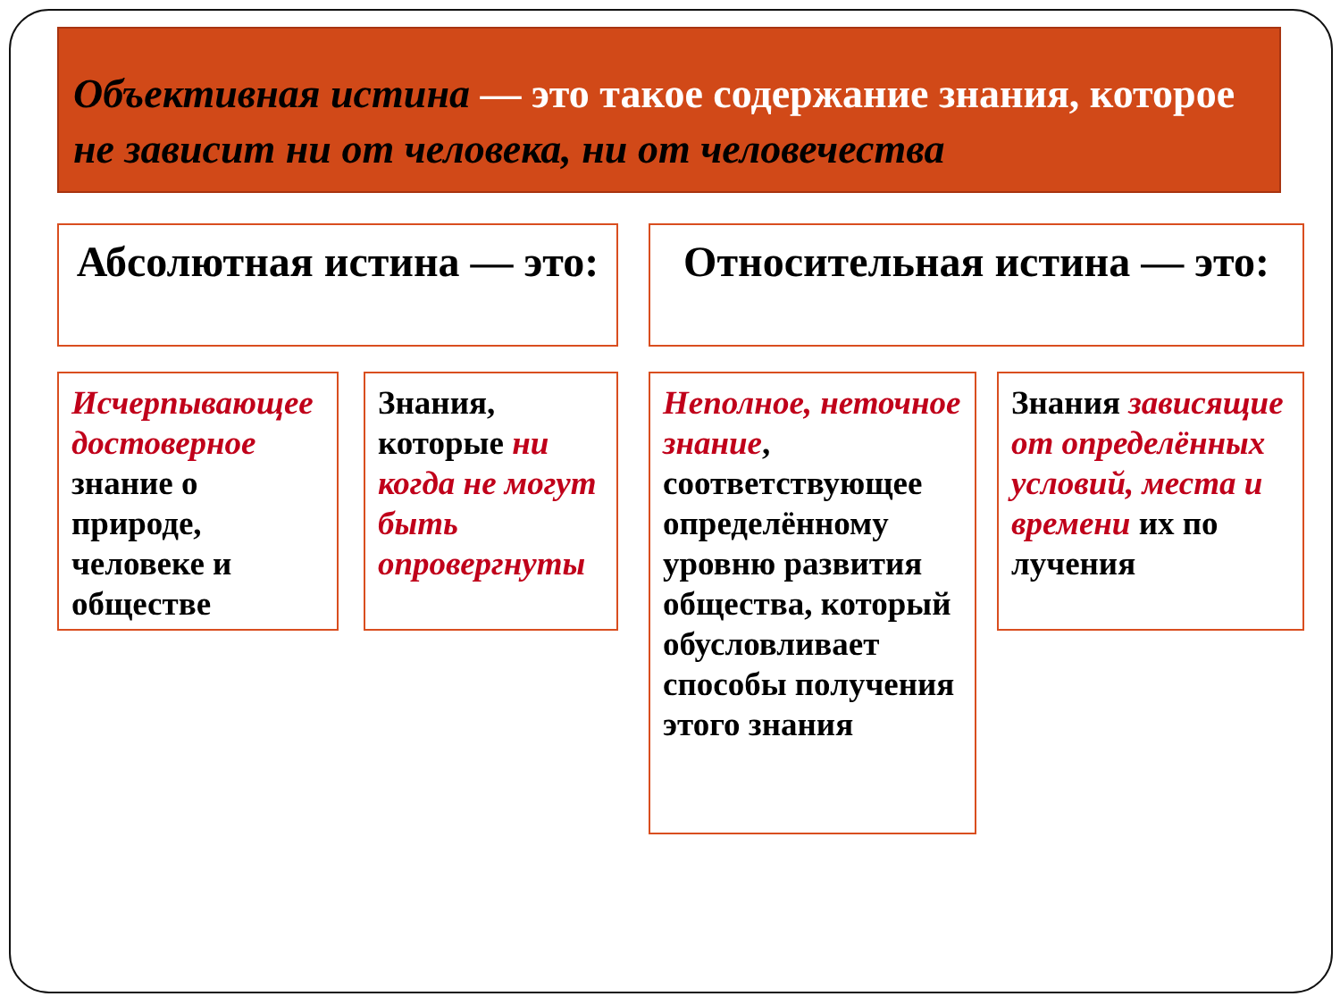Объективная истина — это такое содержание знания, которое не зависит ни от человека, ни от человечества
Абсолютная истина — это:
Относительная истина — это:
Исчерпывающее достоверное знание о природе, человеке и обществе
Знания, которые ни когда не могут быть опровергнуты
Неполное, неточное знание, соответствующее определённому уровню развития общества, который обусловливает способы получения этого знания
Знания зависящие от определённых условий, места и времени их по лучения